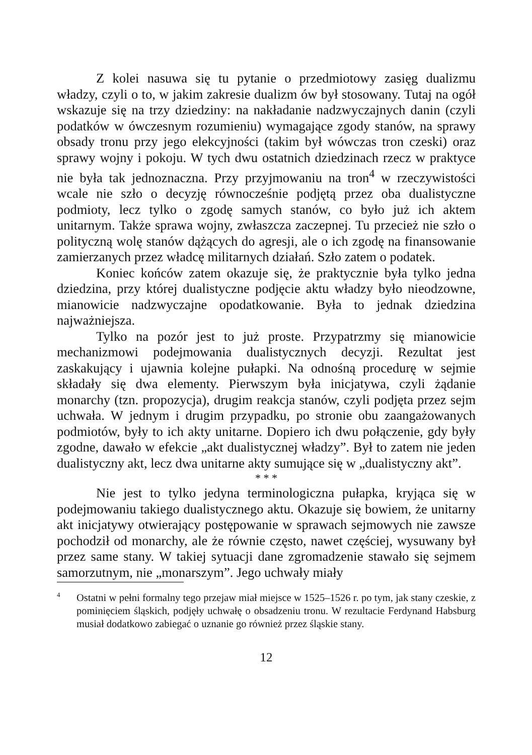Z kolei nasuwa się tu pytanie o przedmiotowy zasięg dualizmu władzy, czyli o to, w jakim zakresie dualizm ów był stosowany. Tutaj na ogół wskazuje się na trzy dziedziny: na nakładanie nadzwyczajnych danin (czyli podatków w ówczesnym rozumieniu) wymagające zgody stanów, na sprawy obsady tronu przy jego elekcyjności (takim był wówczas tron czeski) oraz sprawy wojny i pokoju. W tych dwu ostatnich dziedzinach rzecz w praktyce nie była tak jednoznaczna. Przy przyjmowaniu na tron<sup>4</sup> w rzeczywistości wcale nie szło o decyzję równocześnie podjętą przez oba dualistyczne podmioty, lecz tylko o zgodę samych stanów, co było już ich aktem unitarnym. Także sprawa wojny, zwłaszcza zaczepnej. Tu przecież nie szło o polityczną wolę stanów dążących do agresji, ale o ich zgodę na finansowanie zamierzanych przez władcę militarnych działań. Szło zatem o podatek.
Koniec końców zatem okazuje się, że praktycznie była tylko jedna dziedzina, przy której dualistyczne podjęcie aktu władzy było nieodzowne, mianowicie nadzwyczajne opodatkowanie. Była to jednak dziedzina najważniejsza.
Tylko na pozór jest to już proste. Przypatrzmy się mianowicie mechanizmowi podejmowania dualistycznych decyzji. Rezultat jest zaskakujący i ujawnia kolejne pułapki. Na odnośną procedurę w sejmie składały się dwa elementy. Pierwszym była inicjatywa, czyli żądanie monarchy (tzn. propozycja), drugim reakcja stanów, czyli podjęta przez sejm uchwała. W jednym i drugim przypadku, po stronie obu zaangażowanych podmiotów, były to ich akty unitarne. Dopiero ich dwu połączenie, gdy były zgodne, dawało w efekcie „akt dualistycznej władzy”. Był to zatem nie jeden dualistyczny akt, lecz dwa unitarne akty sumujące się w „dualistyczny akt”.
* * *
Nie jest to tylko jedyna terminologiczna pułapka, kryjąca się w podejmowaniu takiego dualistycznego aktu. Okazuje się bowiem, że unitarny akt inicjatywy otwierający postępowanie w sprawach sejmowych nie zawsze pochodził od monarchy, ale że równie często, nawet częściej, wysuwany był przez same stany. W takiej sytuacji dane zgromadzenie stawało się sejmem samorzutnym, nie „monarszym”. Jego uchwały miały
<sup>4</sup> Ostatni w pełni formalny tego przejaw miał miejsce w 1525–1526 r. po tym, jak stany czeskie, z pominięciem śląskich, podjęły uchwałę o obsadzeniu tronu. W rezultacie Ferdynand Habsburg musiał dodatkowo zabiegać o uznanie go również przez śląskie stany.
12